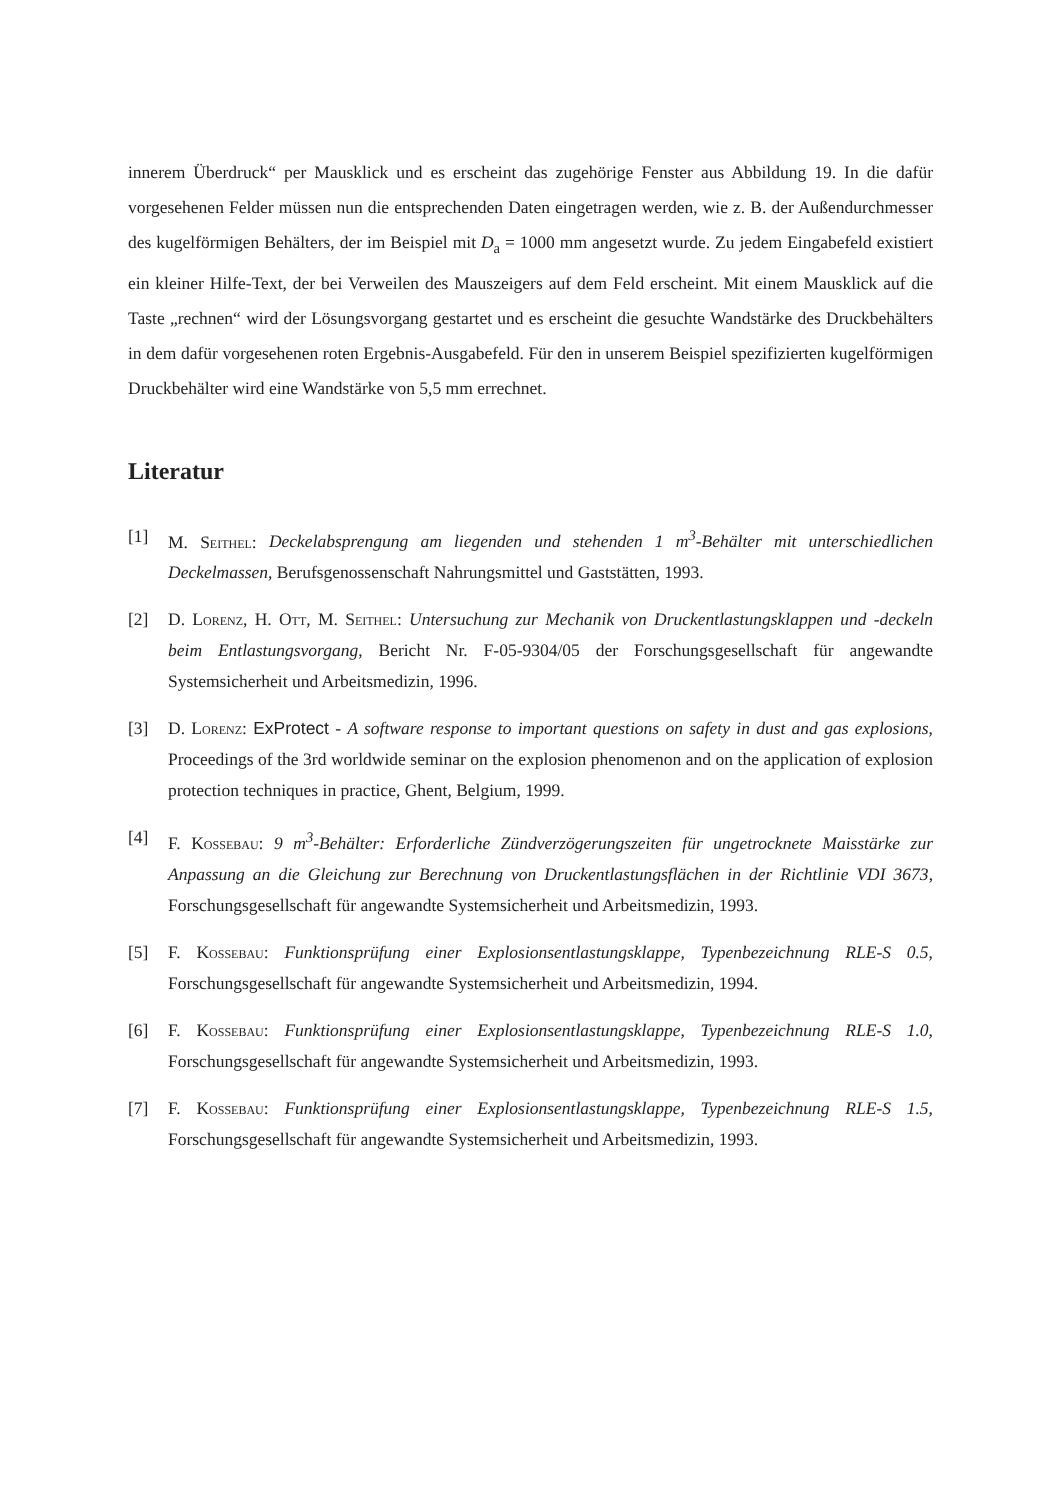innerem Überdruck“ per Mausklick und es erscheint das zugehörige Fenster aus Abbildung 19. In die dafür vorgesehenen Felder müssen nun die entsprechenden Daten eingetragen werden, wie z. B. der Außendurchmesser des kugelförmigen Behälters, der im Beispiel mit D<sub>a</sub> = 1000 mm angesetzt wurde. Zu jedem Eingabefeld existiert ein kleiner Hilfe-Text, der bei Verweilen des Mauszeigers auf dem Feld erscheint. Mit einem Mausklick auf die Taste „rechnen“ wird der Lösungsvorgang gestartet und es erscheint die gesuchte Wandstärke des Druckbehälters in dem dafür vorgesehenen roten Ergebnis-Ausgabefeld. Für den in unserem Beispiel spezifizierten kugelförmigen Druckbehälter wird eine Wandstärke von 5,5 mm errechnet.
Literatur
[1] M. Seithel: Deckelabsprengung am liegenden und stehenden 1 m<sup>3</sup>-Behälter mit unterschiedlichen Deckelmassen, Berufsgenossenschaft Nahrungsmittel und Gaststätten, 1993.
[2] D. Lorenz, H. Ott, M. Seithel: Untersuchung zur Mechanik von Druckentlastungsklappen und -deckeln beim Entlastungsvorgang, Bericht Nr. F-05-9304/05 der Forschungsgesellschaft für angewandte Systemsicherheit und Arbeitsmedizin, 1996.
[3] D. Lorenz: ExProtect - A software response to important questions on safety in dust and gas explosions, Proceedings of the 3rd worldwide seminar on the explosion phenomenon and on the application of explosion protection techniques in practice, Ghent, Belgium, 1999.
[4] F. Kossebau: 9 m<sup>3</sup>-Behälter: Erforderliche Zündverzögerungszeiten für ungetrocknete Maisstärke zur Anpassung an die Gleichung zur Berechnung von Druckentlastungsflächen in der Richtlinie VDI 3673, Forschungsgesellschaft für angewandte Systemsicherheit und Arbeitsmedizin, 1993.
[5] F. Kossebau: Funktionsprüfung einer Explosionsentlastungsklappe, Typenbezeichnung RLE-S 0.5, Forschungsgesellschaft für angewandte Systemsicherheit und Arbeitsmedizin, 1994.
[6] F. Kossebau: Funktionsprüfung einer Explosionsentlastungsklappe, Typenbezeichnung RLE-S 1.0, Forschungsgesellschaft für angewandte Systemsicherheit und Arbeitsmedizin, 1993.
[7] F. Kossebau: Funktionsprüfung einer Explosionsentlastungsklappe, Typenbezeichnung RLE-S 1.5, Forschungsgesellschaft für angewandte Systemsicherheit und Arbeitsmedizin, 1993.